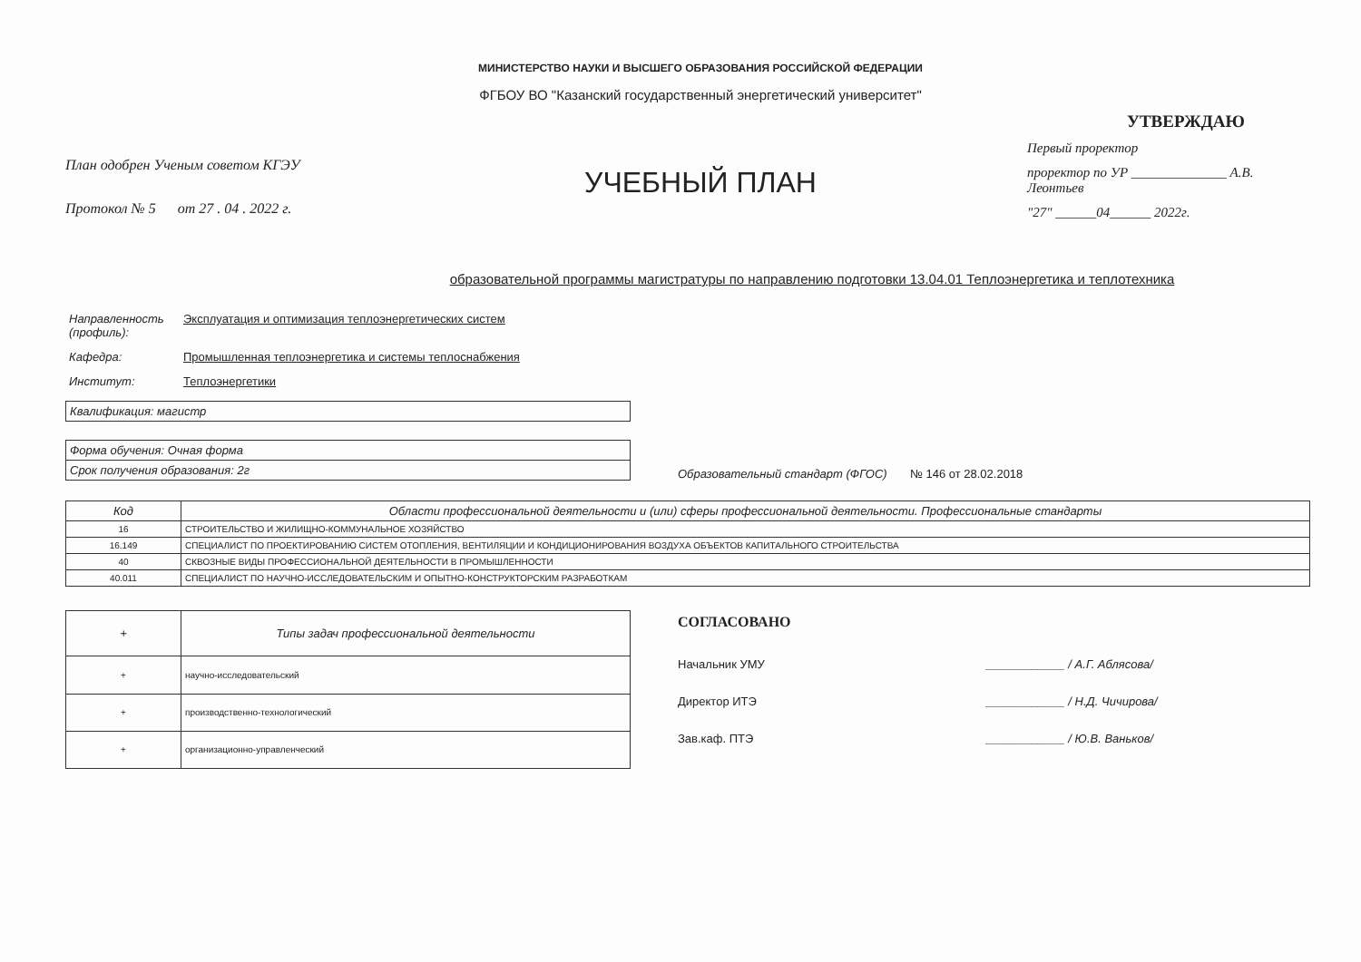План одобрен Ученым советом КГЭУ
Протокол № 5 от 27 . 04 . 2022 г.
МИНИСТЕРСТВО НАУКИ И ВЫСШЕГО ОБРАЗОВАНИЯ РОССИЙСКОЙ ФЕДЕРАЦИИ
ФГБОУ ВО "Казанский государственный энергетический университет"
УЧЕБНЫЙ ПЛАН
УТВЕРЖДАЮ
Первый проректор
проректор по УР ______________ А.В. Леонтьев
"27" ______04______ 2022г.
образовательной программы магистратуры по направлению подготовки 13.04.01 Теплоэнергетика и теплотехника
Направленность (профиль): Эксплуатация и оптимизация теплоэнергетических систем
Кафедра: Промышленная теплоэнергетика и системы теплоснабжения
Институт: Теплоэнергетики
| Квалификация: магистр |
| Форма обучения: Очная форма |
| Срок получения образования: 2г |
Образовательный стандарт (ФГОС) № 146 от 28.02.2018
| Код | Области профессиональной деятельности и (или) сферы профессиональной деятельности. Профессиональные стандарты |
| --- | --- |
| 16 | СТРОИТЕЛЬСТВО И ЖИЛИЩНО-КОММУНАЛЬНОЕ ХОЗЯЙСТВО |
| 16.149 | СПЕЦИАЛИСТ ПО ПРОЕКТИРОВАНИЮ СИСТЕМ ОТОПЛЕНИЯ, ВЕНТИЛЯЦИИ И КОНДИЦИОНИРОВАНИЯ ВОЗДУХА ОБЪЕКТОВ КАПИТАЛЬНОГО СТРОИТЕЛЬСТВА |
| 40 | СКВОЗНЫЕ ВИДЫ ПРОФЕССИОНАЛЬНОЙ ДЕЯТЕЛЬНОСТИ В ПРОМЫШЛЕННОСТИ |
| 40.011 | СПЕЦИАЛИСТ ПО НАУЧНО-ИССЛЕДОВАТЕЛЬСКИМ И ОПЫТНО-КОНСТРУКТОРСКИМ РАЗРАБОТКАМ |
| + | Типы задач профессиональной деятельности |
| --- | --- |
| + | научно-исследовательский |
| + | производственно-технологический |
| + | организационно-управленческий |
СОГЛАСОВАНО
Начальник УМУ ____________ / А.Г. Аблясова/
Директор ИТЭ ____________ / Н.Д. Чичирова/
Зав.каф. ПТЭ ____________ / Ю.В. Ваньков/